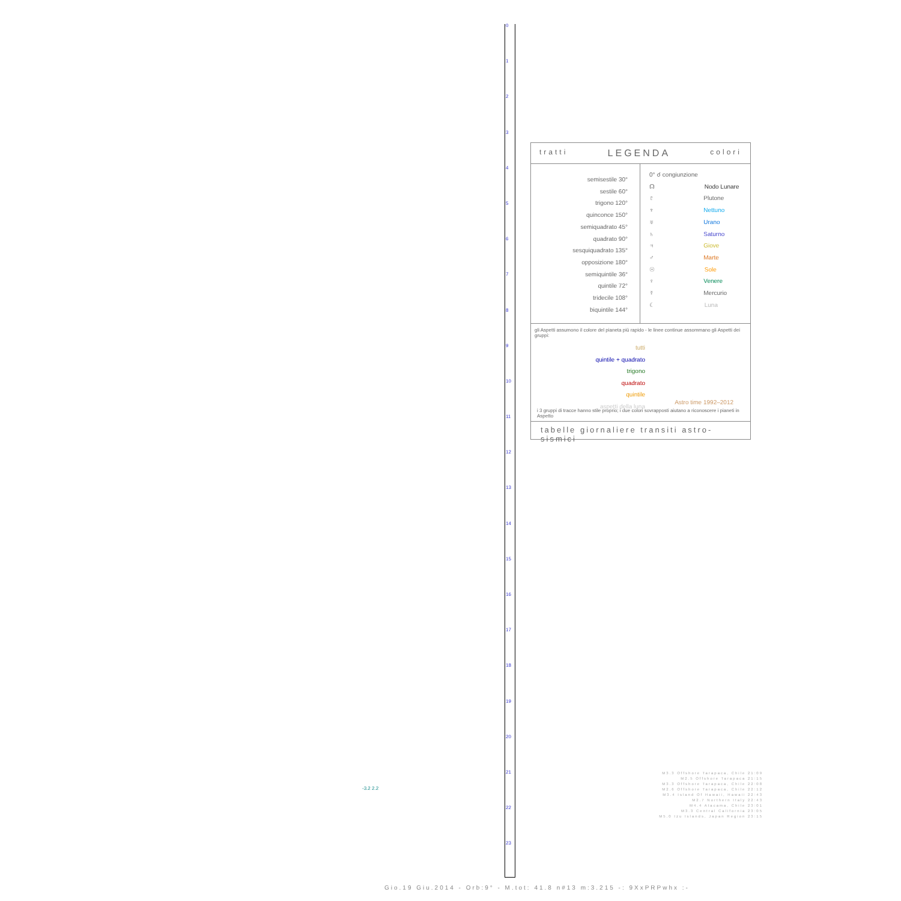0
1
2
3
4
5
6
7
8
9
10
11
12
13
14
15
16
17
18
19
20
21
22
23
tratti LEGENDA colori
semisestile 30°
sestile 60°
trigono 120°
quinconce 150°
semiquadrato 45°
quadrato 90°
sesquiquadrato 135°
opposizione 180°
semiquintile 36°
quintile 72°
tridecile 108°
biquintile 144°
0° ☌ congiunzione
☊ Nodo Lunare
♇ Plutone
♆ Nettuno
♅ Urano
♄ Saturno
♃ Giove
♂ Marte
☉ Sole
♀ Venere
☿ Mercurio
☾ Luna
gli Aspetti assumono il colore del pianeta più rapido - le linee continue assommano gli Aspetti dei gruppi:
tutti
quintile + quadrato
trigono
quadrato
quintile
aspetti della luna
Astro time 1992–2012
i 3 gruppi di tracce hanno stile proprio; i due colori sovrapposti aiutano a riconoscere i pianeti in Aspetto
tabelle giornaliere transiti astro-sismici
M3.3 Offshore Tarapaca, Chile 21:09
M2.5 Offshore Tarapaca 21:15
M3.3 Offshore Tarapaca, Chile 22:08
M2.6 Offshore Tarapaca, Chile 22:12
M3.4 Island Of Hawaii, Hawaii 22:43
M2.7 Northern Italy 22:43
M4.4 Atacama, Chile 23:01
M3.3 Central California 23:05
M5.0 Izu Islands, Japan Region 23:15
-3.2 2.2
Gio.19 Giu.2014 - Orb:9° - M.tot: 41.8 n#13 m:3.215 -: 9XxPRPwhx :-